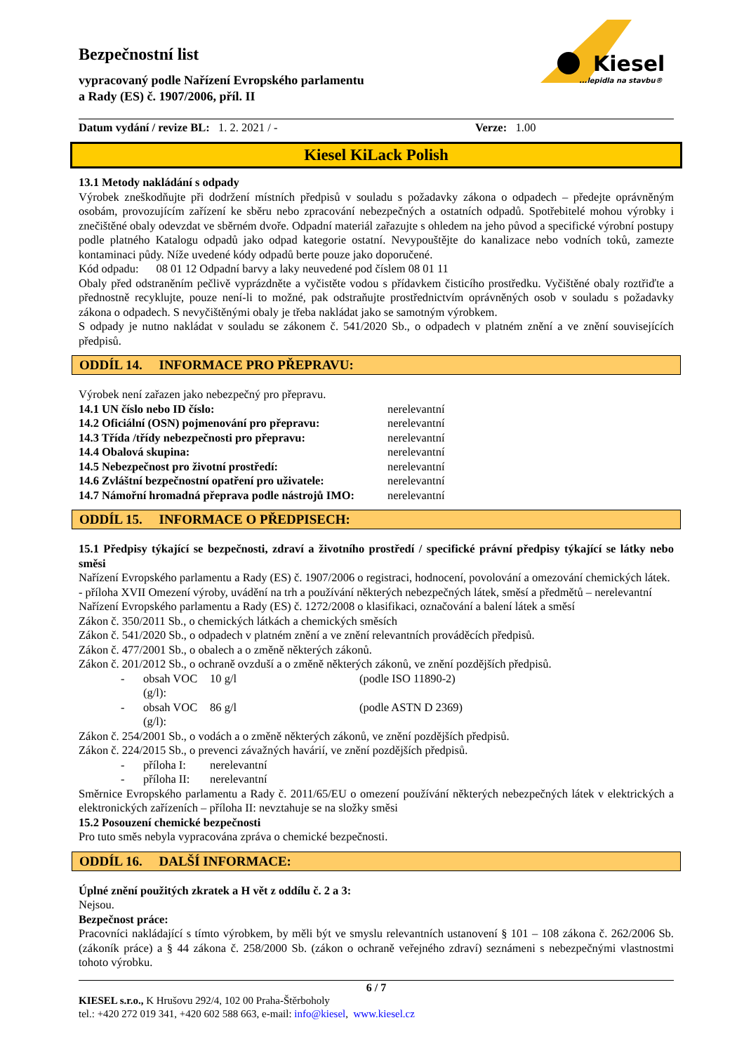Kiesel
...lepidla na stavbu®
Bezpečnostní list
vypracovaný podle Nařízení Evropského parlamentu
a Rady (ES) č. 1907/2006, příl. II
Datum vydání / revize BL: 1. 2. 2021 / - Verze: 1.00
Kiesel KiLack Polish
13.1 Metody nakládání s odpady
Výrobek zneškodňujte při dodržení místních předpisů v souladu s požadavky zákona o odpadech – předejte oprávněným osobám, provozujícím zařízení ke sběru nebo zpracování nebezpečných a ostatních odpadů. Spotřebitelé mohou výrobky i znečištěné obaly odevzdat ve sběrném dvoře. Odpadní materiál zařazujte s ohledem na jeho původ a specifické výrobní postupy podle platného Katalogu odpadů jako odpad kategorie ostatní. Nevypouštějte do kanalizace nebo vodních toků, zamezte kontaminaci půdy. Níže uvedené kódy odpadů berte pouze jako doporučené.
Kód odpadu: 08 01 12 Odpadní barvy a laky neuvedené pod číslem 08 01 11
Obaly před odstraněním pečlivě vyprázdněte a vyčistěte vodou s přídavkem čisticího prostředku. Vyčištěné obaly roztřiďte a přednostně recyklujte, pouze není-li to možné, pak odstraňujte prostřednictvím oprávněných osob v souladu s požadavky zákona o odpadech. S nevyčištěnými obaly je třeba nakládat jako se samotným výrobkem.
S odpady je nutno nakládat v souladu se zákonem č. 541/2020 Sb., o odpadech v platném znění a ve znění souvisejících předpisů.
ODDÍL 14. INFORMACE PRO PŘEPRAVU:
Výrobek není zařazen jako nebezpečný pro přepravu.
14.1 UN číslo nebo ID číslo: nerelevantní
14.2 Oficiální (OSN) pojmenování pro přepravu: nerelevantní
14.3 Třída /třídy nebezpečnosti pro přepravu: nerelevantní
14.4 Obalová skupina: nerelevantní
14.5 Nebezpečnost pro životní prostředí: nerelevantní
14.6 Zvláštní bezpečnostní opatření pro uživatele: nerelevantní
14.7 Námořní hromadná přeprava podle nástrojů IMO: nerelevantní
ODDÍL 15. INFORMACE O PŘEDPISECH:
15.1 Předpisy týkající se bezpečnosti, zdraví a životního prostředí / specifické právní předpisy týkající se látky nebo směsi
Nařízení Evropského parlamentu a Rady (ES) č. 1907/2006 o registraci, hodnocení, povolování a omezování chemických látek.
- příloha XVII Omezení výroby, uvádění na trh a používání některých nebezpečných látek, směsí a předmětů – nerelevantní
Nařízení Evropského parlamentu a Rady (ES) č. 1272/2008 o klasifikaci, označování a balení látek a směsí
Zákon č. 350/2011 Sb., o chemických látkách a chemických směsích
Zákon č. 541/2020 Sb., o odpadech v platném znění a ve znění relevantních prováděcích předpisů.
Zákon č. 477/2001 Sb., o obalech a o změně některých zákonů.
Zákon č. 201/2012 Sb., o ochraně ovzduší a o změně některých zákonů, ve znění pozdějších předpisů.
- obsah VOC (g/l): 10 g/l (podle ISO 11890-2)
- obsah VOC (g/l): 86 g/l (podle ASTN D 2369)
Zákon č. 254/2001 Sb., o vodách a o změně některých zákonů, ve znění pozdějších předpisů.
Zákon č. 224/2015 Sb., o prevenci závažných havárií, ve znění pozdějších předpisů.
- příloha I: nerelevantní
- příloha II: nerelevantní
Směrnice Evropského parlamentu a Rady č. 2011/65/EU o omezení používání některých nebezpečných látek v elektrických a elektronických zařízeních – příloha II: nevztahuje se na složky směsi
15.2 Posouzení chemické bezpečnosti
Pro tuto směs nebyla vypracována zpráva o chemické bezpečnosti.
ODDÍL 16. DALŠÍ INFORMACE:
Úplné znění použitých zkratek a H vět z oddílu č. 2 a 3:
Nejsou.
Bezpečnost práce:
Pracovníci nakládající s tímto výrobkem, by měli být ve smyslu relevantních ustanovení § 101 – 108 zákona č. 262/2006 Sb. (zákoník práce) a § 44 zákona č. 258/2000 Sb. (zákon o ochraně veřejného zdraví) seznámeni s nebezpečnými vlastnostmi tohoto výrobku.
6 / 7
KIESEL s.r.o., K Hrušovu 292/4, 102 00 Praha-Štěrboholy
tel.: +420 272 019 341, +420 602 588 663, e-mail: info@kiesel, www.kiesel.cz